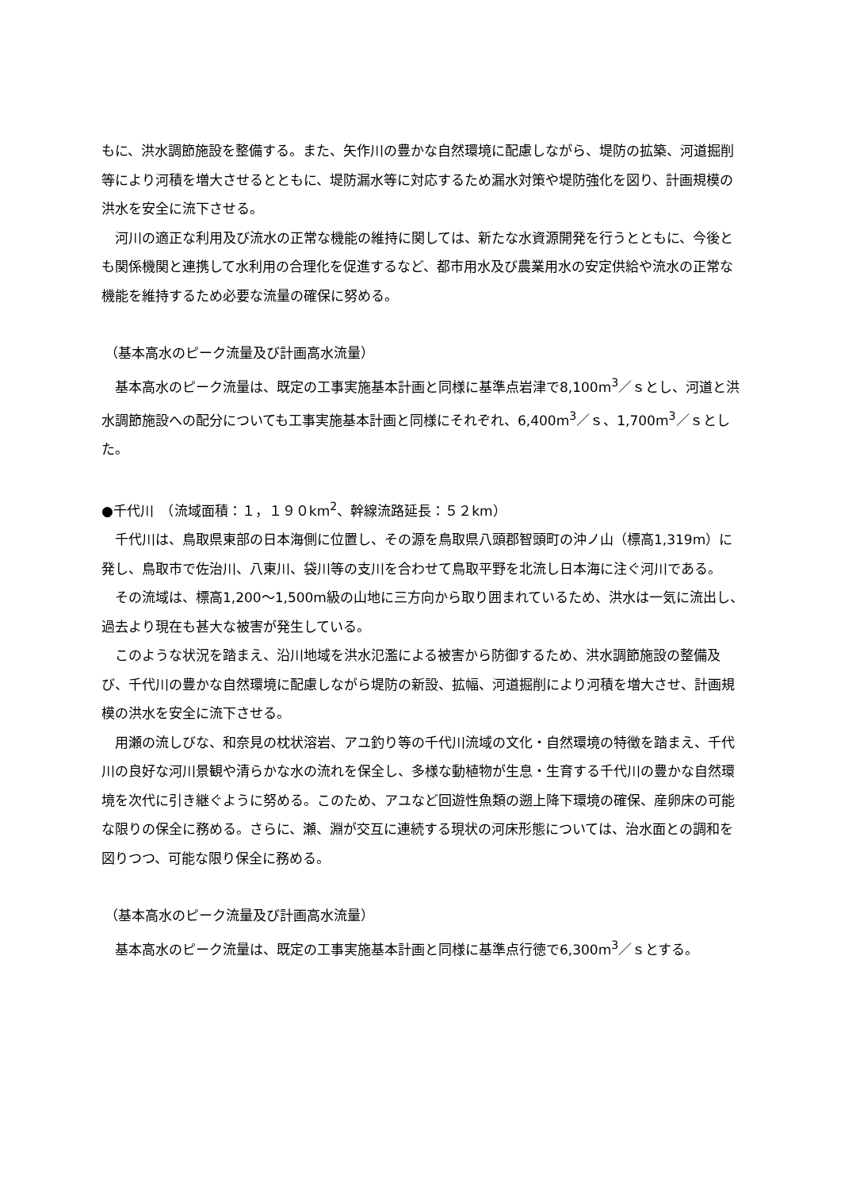もに、洪水調節施設を整備する。また、矢作川の豊かな自然環境に配慮しながら、堤防の拡築、河道掘削等により河積を増大させるとともに、堤防漏水等に対応するため漏水対策や堤防強化を図り、計画規模の洪水を安全に流下させる。
河川の適正な利用及び流水の正常な機能の維持に関しては、新たな水資源開発を行うとともに、今後とも関係機関と連携して水利用の合理化を促進するなど、都市用水及び農業用水の安定供給や流水の正常な機能を維持するため必要な流量の確保に努める。
（基本高水のピーク流量及び計画高水流量）
基本高水のピーク流量は、既定の工事実施基本計画と同様に基準点岩津で8,100m<sup>3</sup>／ｓとし、河道と洪水調節施設への配分についても工事実施基本計画と同様にそれぞれ、6,400m<sup>3</sup>／ｓ、1,700m<sup>3</sup>／ｓとした。
●千代川　（流域面積：１，１９０km<sup>2</sup>、幹線流路延長：５２km）
千代川は、鳥取県東部の日本海側に位置し、その源を鳥取県八頭郡智頭町の沖ノ山（標高1,319m）に発し、鳥取市で佐治川、八東川、袋川等の支川を合わせて鳥取平野を北流し日本海に注ぐ河川である。
その流域は、標高1,200～1,500m級の山地に三方向から取り囲まれているため、洪水は一気に流出し、過去より現在も甚大な被害が発生している。
このような状況を踏まえ、沿川地域を洪水氾濫による被害から防御するため、洪水調節施設の整備及び、千代川の豊かな自然環境に配慮しながら堤防の新設、拡幅、河道掘削により河積を増大させ、計画規模の洪水を安全に流下させる。
用瀬の流しびな、和奈見の枕状溶岩、アユ釣り等の千代川流域の文化・自然環境の特徴を踏まえ、千代川の良好な河川景観や清らかな水の流れを保全し、多様な動植物が生息・生育する千代川の豊かな自然環境を次代に引き継ぐように努める。このため、アユなど回遊性魚類の遡上降下環境の確保、産卵床の可能な限りの保全に務める。さらに、瀬、淵が交互に連続する現状の河床形態については、治水面との調和を図りつつ、可能な限り保全に務める。
（基本高水のピーク流量及び計画高水流量）
基本高水のピーク流量は、既定の工事実施基本計画と同様に基準点行徳で6,300m<sup>3</sup>／ｓとする。